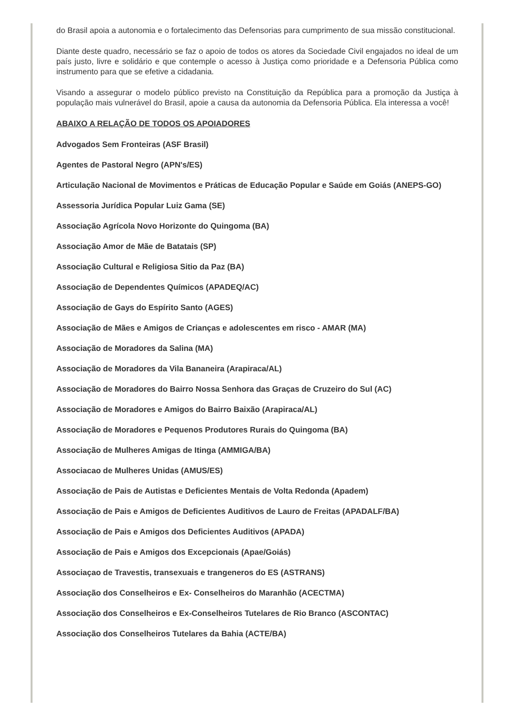do Brasil apoia a autonomia e o fortalecimento das Defensorias para cumprimento de sua missão constitucional.
Diante deste quadro, necessário se faz o apoio de todos os atores da Sociedade Civil engajados no ideal de um país justo, livre e solidário e que contemple o acesso à Justiça como prioridade e a Defensoria Pública como instrumento para que se efetive a cidadania.
Visando a assegurar o modelo público previsto na Constituição da República para a promoção da Justiça à população mais vulnerável do Brasil, apoie a causa da autonomia da Defensoria Pública. Ela interessa a você!
ABAIXO A RELAÇÃO DE TODOS OS APOIADORES
Advogados Sem Fronteiras (ASF Brasil)
Agentes de Pastoral Negro (APN's/ES)
Articulação Nacional de Movimentos e Práticas de Educação Popular e Saúde em Goiás (ANEPS-GO)
Assessoria Jurídica Popular Luiz Gama (SE)
Associação Agrícola Novo Horizonte do Quingoma (BA)
Associação Amor de Mãe de Batatais (SP)
Associação Cultural e Religiosa Sitio da Paz (BA)
Associação de Dependentes Químicos (APADEQ/AC)
Associação de Gays do Espírito Santo (AGES)
Associação de Mães e Amigos de Crianças e adolescentes em risco - AMAR (MA)
Associação de Moradores da Salina (MA)
Associação de Moradores da Vila Bananeira (Arapiraca/AL)
Associação de Moradores do Bairro Nossa Senhora das Graças de Cruzeiro do Sul (AC)
Associação de Moradores e Amigos do Bairro Baixão (Arapiraca/AL)
Associação de Moradores e Pequenos Produtores Rurais do Quingoma (BA)
Associação de Mulheres Amigas de Itinga (AMMIGA/BA)
Associacao de Mulheres Unidas (AMUS/ES)
Associação de Pais de Autistas e Deficientes Mentais de Volta Redonda (Apadem)
Associação de Pais e Amigos de Deficientes Auditivos de Lauro de Freitas (APADALF/BA)
Associação de Pais e Amigos dos Deficientes Auditivos (APADA)
Associação de Pais e Amigos dos Excepcionais (Apae/Goiás)
Associaçao de Travestis, transexuais e trangeneros do ES (ASTRANS)
Associação dos Conselheiros e Ex- Conselheiros do Maranhão (ACECTMA)
Associação dos Conselheiros e Ex-Conselheiros Tutelares de Rio Branco (ASCONTAC)
Associação dos Conselheiros Tutelares da Bahia (ACTE/BA)